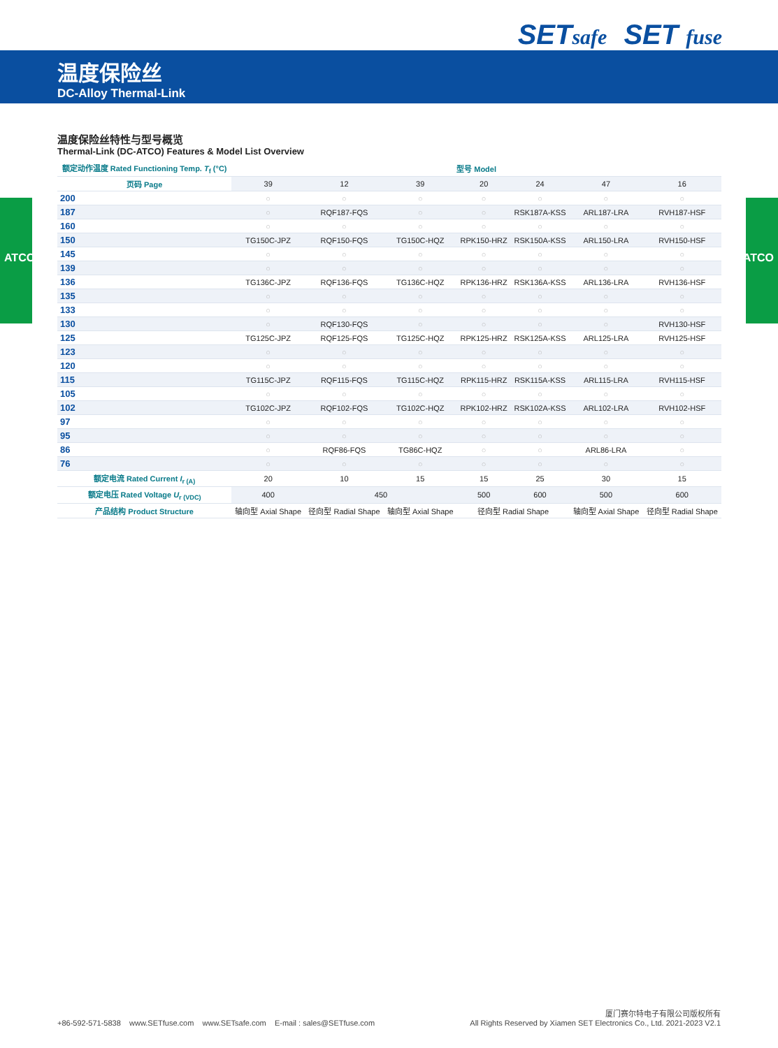ATCO ATCO
SETsafe
SET fuse
温度保险丝
DC-Alloy Thermal-Link
温度保险丝特性与型号概览
Thermal-Link (DC-ATCO) Features & Model List Overview
| 额定动作温度 Rated Functioning Temp. T<sub>f</sub> (°C) | 型号 Model | | | | | | |
| --- | --- | --- | --- | --- | --- | --- | --- |
| 页码 Page | 39 | 12 | 39 | 20 | 24 | 47 | 16 |
| 200 | ○ | ○ | ○ | ○ | ○ | ○ | ○ |
| 187 | ○ | RQF187-FQS | ○ | ○ | RSK187A-KSS | ARL187-LRA | RVH187-HSF |
| 160 | ○ | ○ | ○ | ○ | ○ | ○ | ○ |
| 150 | TG150C-JPZ | RQF150-FQS | TG150C-HQZ | RPK150-HRZ | RSK150A-KSS | ARL150-LRA | RVH150-HSF |
| 145 | ○ | ○ | ○ | ○ | ○ | ○ | ○ |
| 139 | ○ | ○ | ○ | ○ | ○ | ○ | ○ |
| 136 | TG136C-JPZ | RQF136-FQS | TG136C-HQZ | RPK136-HRZ | RSK136A-KSS | ARL136-LRA | RVH136-HSF |
| 135 | ○ | ○ | ○ | ○ | ○ | ○ | ○ |
| 133 | ○ | ○ | ○ | ○ | ○ | ○ | ○ |
| 130 | ○ | RQF130-FQS | ○ | ○ | ○ | ○ | RVH130-HSF |
| 125 | TG125C-JPZ | RQF125-FQS | TG125C-HQZ | RPK125-HRZ | RSK125A-KSS | ARL125-LRA | RVH125-HSF |
| 123 | ○ | ○ | ○ | ○ | ○ | ○ | ○ |
| 120 | ○ | ○ | ○ | ○ | ○ | ○ | ○ |
| 115 | TG115C-JPZ | RQF115-FQS | TG115C-HQZ | RPK115-HRZ | RSK115A-KSS | ARL115-LRA | RVH115-HSF |
| 105 | ○ | ○ | ○ | ○ | ○ | ○ | ○ |
| 102 | TG102C-JPZ | RQF102-FQS | TG102C-HQZ | RPK102-HRZ | RSK102A-KSS | ARL102-LRA | RVH102-HSF |
| 97 | ○ | ○ | ○ | ○ | ○ | ○ | ○ |
| 95 | ○ | ○ | ○ | ○ | ○ | ○ | ○ |
| 86 | ○ | RQF86-FQS | TG86C-HQZ | ○ | ○ | ARL86-LRA | ○ |
| 76 | ○ | ○ | ○ | ○ | ○ | ○ | ○ |
| 额定电流 Rated Current I<sub>r (A)</sub> | 20 | 10 | 15 | 15 | 25 | 30 | 15 |
| 额定电压 Rated Voltage U<sub>r (VDC)</sub> | 400 | 450 | | 500 | 600 | 500 | 600 |
| 产品结构 Product Structure | 轴向型 Axial Shape | 径向型 Radial Shape | 轴向型 Axial Shape | 径向型 Radial Shape | | 轴向型 Axial Shape | 径向型 Radial Shape |
+86-592-571-5838 www.SETfuse.com www.SETsafe.com E-mail : sales@SETfuse.com
厦门赛尔特电子有限公司版权所有
All Rights Reserved by Xiamen SET Electronics Co., Ltd. 2021-2023 V2.1